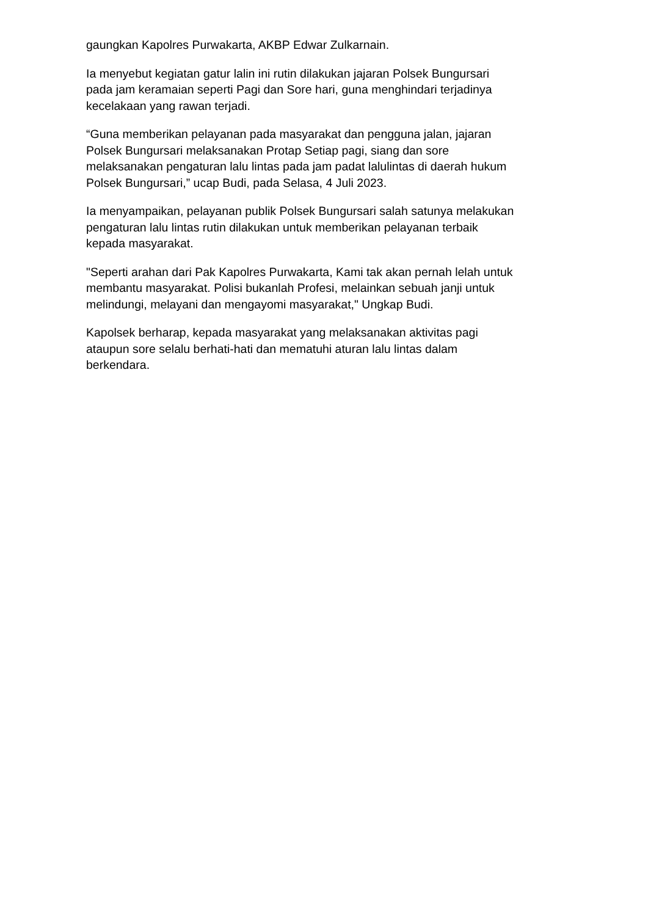gaungkan Kapolres Purwakarta, AKBP Edwar Zulkarnain.
Ia menyebut kegiatan gatur lalin ini rutin dilakukan jajaran Polsek Bungursari
pada jam keramaian seperti Pagi dan Sore hari, guna menghindari terjadinya
kecelakaan yang rawan terjadi.
“Guna memberikan pelayanan pada masyarakat dan pengguna jalan, jajaran
Polsek Bungursari melaksanakan Protap Setiap pagi, siang dan sore
melaksanakan pengaturan lalu lintas pada jam padat lalulintas di daerah hukum
Polsek Bungursari,” ucap Budi, pada Selasa, 4 Juli 2023.
Ia menyampaikan, pelayanan publik Polsek Bungursari salah satunya melakukan
pengaturan lalu lintas rutin dilakukan untuk memberikan pelayanan terbaik
kepada masyarakat.
"Seperti arahan dari Pak Kapolres Purwakarta, Kami tak akan pernah lelah untuk
membantu masyarakat. Polisi bukanlah Profesi, melainkan sebuah janji untuk
melindungi, melayani dan mengayomi masyarakat," Ungkap Budi.
Kapolsek berharap, kepada masyarakat yang melaksanakan aktivitas pagi
ataupun sore selalu berhati-hati dan mematuhi aturan lalu lintas dalam
berkendara.